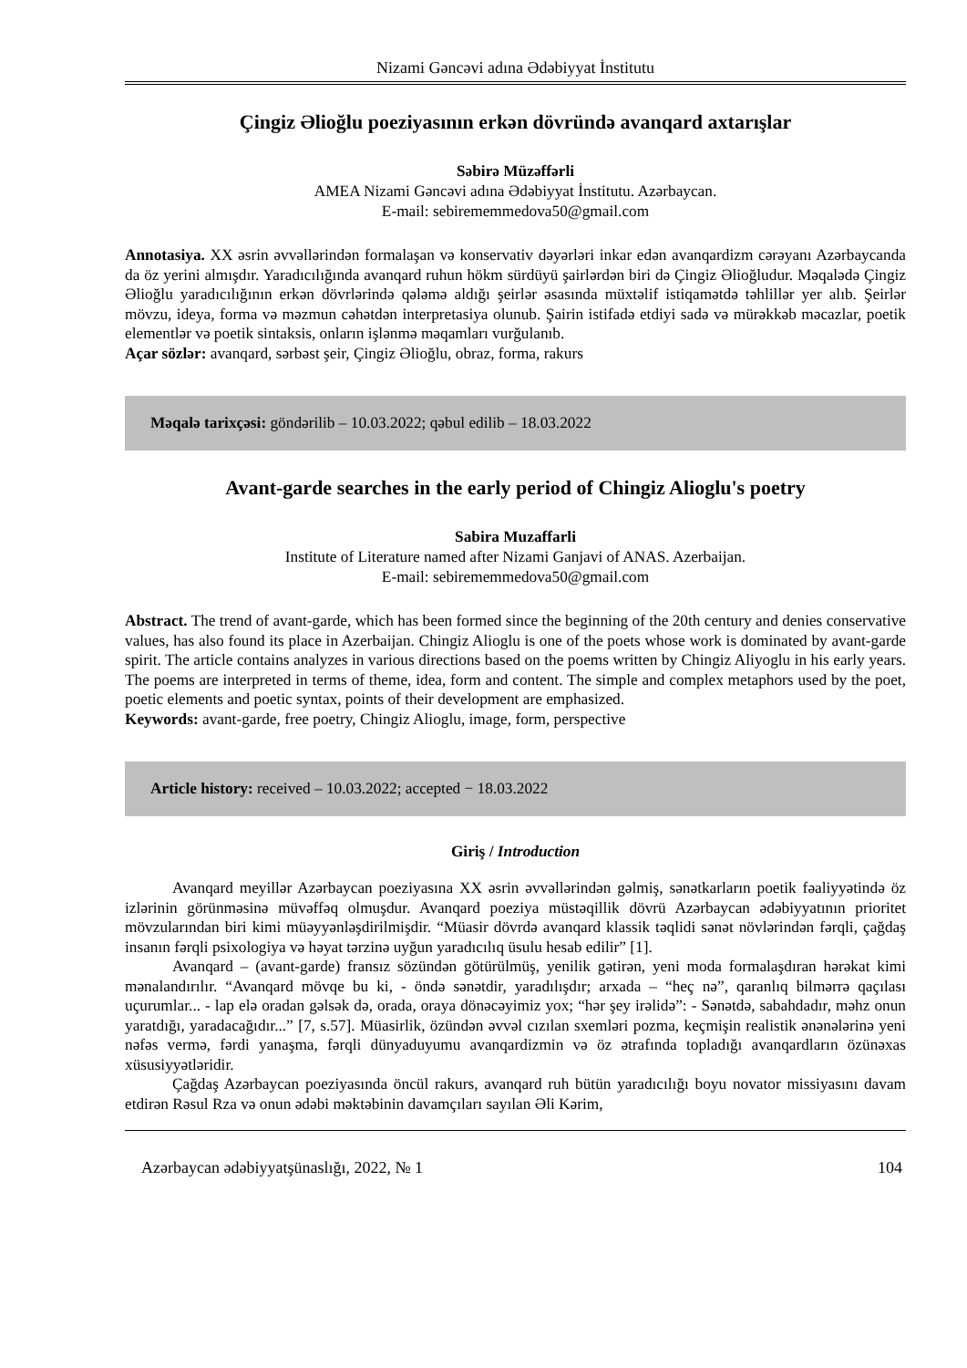Nizami Gəncəvi adına Ədəbiyyat İnstitutu
Çingiz Əlioğlu poeziyasının erkən dövründə avanqard axtarışlar
Səbirə Müzəffərli
AMEA Nizami Gəncəvi adına Ədəbiyyat İnstitutu. Azərbaycan.
E-mail: sebirememmedova50@gmail.com
Annotasiya. XX əsrin əvvəllərindən formalaşan və konservativ dəyərləri inkar edən avanqardizm cərəyanı Azərbaycanda da öz yerini almışdır. Yaradıcılığında avanqard ruhun hökm sürdüyü şairlərdən biri də Çingiz Əlioğludur. Məqalədə Çingiz Əlioğlu yaradıcılığının erkən dövrlərində qələmə aldığı şeirlər əsasında müxtəlif istiqamətdə təhlillər yer alıb. Şeirlər mövzu, ideya, forma və məzmun cəhətdən interpretasiya olunub. Şairin istifadə etdiyi sadə və mürəkkəb məcazlar, poetik elementlər və poetik sintaksis, onların işlənmə məqamları vurğulanıb.
Açar sözlər: avanqard, sərbəst şeir, Çingiz Əlioğlu, obraz, forma, rakurs
Məqalə tarixçəsi: göndərilib – 10.03.2022; qəbul edilib – 18.03.2022
Avant-garde searches in the early period of Chingiz Alioglu's poetry
Sabira Muzaffarli
Institute of Literature named after Nizami Ganjavi of ANAS. Azerbaijan.
E-mail: sebirememmedova50@gmail.com
Abstract. The trend of avant-garde, which has been formed since the beginning of the 20th century and denies conservative values, has also found its place in Azerbaijan. Chingiz Alioglu is one of the poets whose work is dominated by avant-garde spirit. The article contains analyzes in various directions based on the poems written by Chingiz Aliyoglu in his early years. The poems are interpreted in terms of theme, idea, form and content. The simple and complex metaphors used by the poet, poetic elements and poetic syntax, points of their development are emphasized.
Keywords: avant-garde, free poetry, Chingiz Alioglu, image, form, perspective
Article history: received – 10.03.2022; accepted − 18.03.2022
Giriş / Introduction
Avanqard meyillər Azərbaycan poeziyasına XX əsrin əvvəllərindən gəlmiş, sənətkarların poetik fəaliyyətində öz izlərinin görünməsinə müvəffəq olmuşdur. Avanqard poeziya müstəqillik dövrü Azərbaycan ədəbiyyatının prioritet mövzularından biri kimi müəyyənləşdirilmişdir. “Müasir dövrdə avanqard klassik təqlidi sənət növlərindən fərqli, çağdaş insanın fərqli psixologiya və həyat tərzinə uyğun yaradıcılıq üsulu hesab edilir” [1].
Avanqard – (avant-garde) fransız sözündən götürülmüş, yenilik gətirən, yeni moda formalaşdıran hərəkat kimi mənalandırılır. “Avanqard mövqe bu ki, - öndə sənətdir, yaradılışdır; arxada – “heç nə”, qaranlıq bilmərrə qaçılası uçurumlar... - lap elə oradan gəlsək də, orada, oraya dönəcəyimiz yox; “hər şey irəlidə”: - Sənətdə, sabahdadır, məhz onun yaratdığı, yaradacağıdır...” [7, s.57]. Müasirlik, özündən əvvəl cızılan sxemləri pozma, keçmişin realistik ənənələrinə yeni nəfəs vermə, fərdi yanaşma, fərqli dünyaduyumu avanqardizmin və öz ətrafında topladığı avanqardların özünəxas xüsusiyyətləridir.
Çağdaş Azərbaycan poeziyasında öncül rakurs, avanqard ruh bütün yaradıcılığı boyu novator missiyasını davam etdirən Rəsul Rza və onun ədəbi məktəbinin davamçıları sayılan Əli Kərim,
Azərbaycan ədəbiyyatşünaslığı, 2022, № 1 104